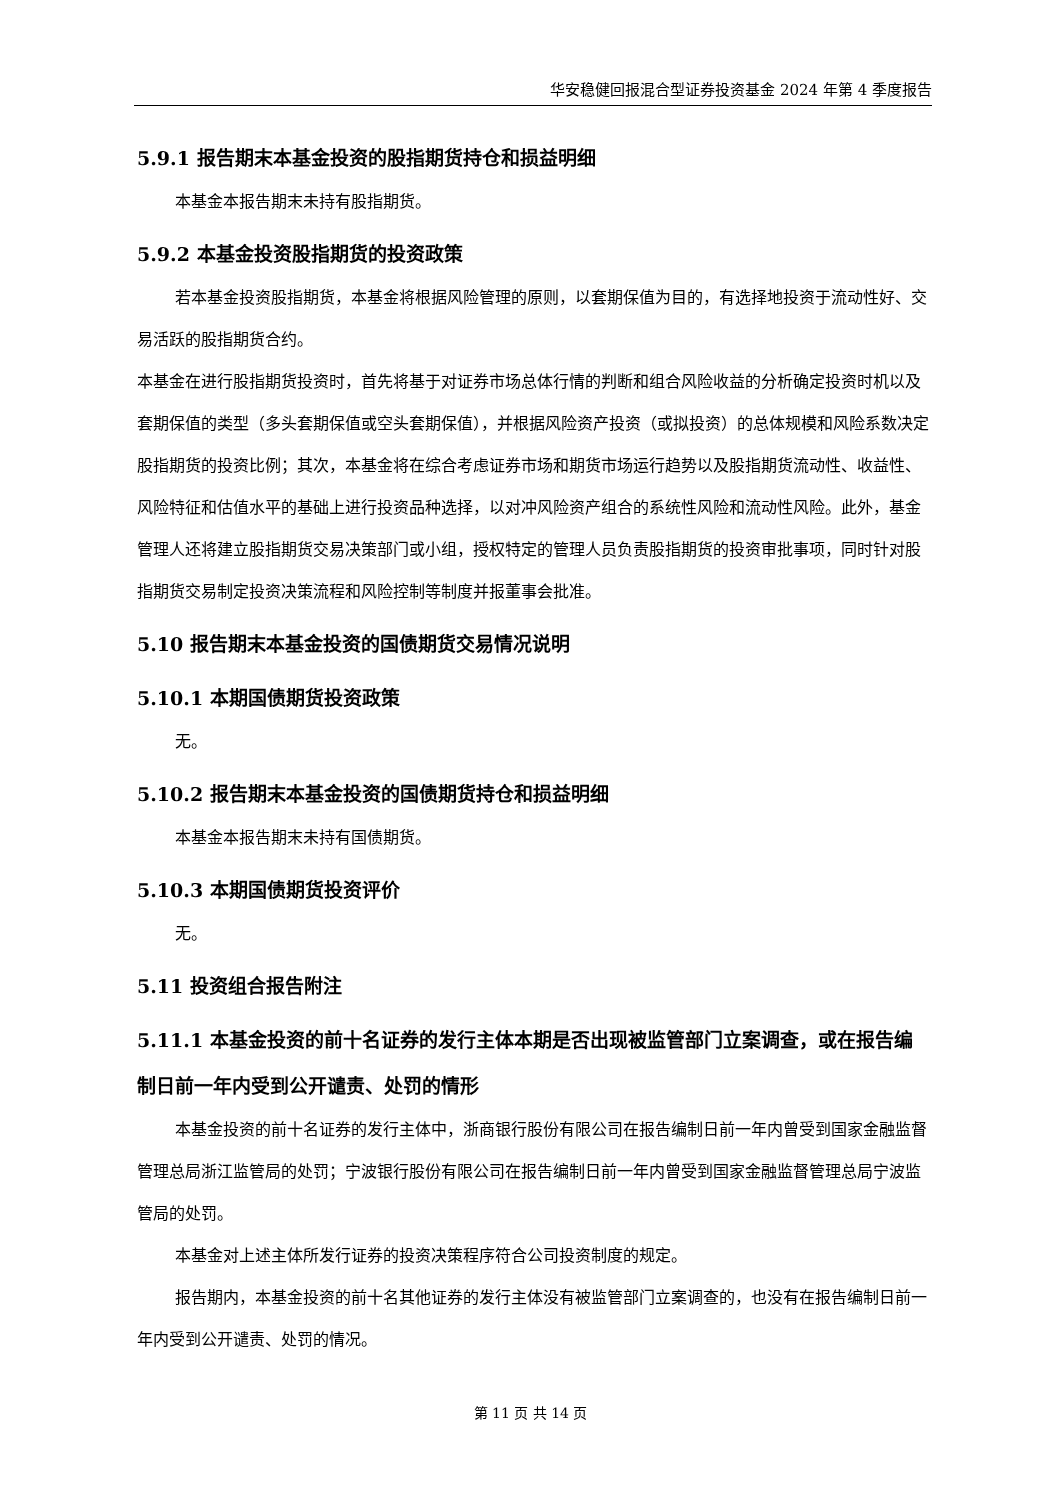华安稳健回报混合型证券投资基金 2024 年第 4 季度报告
5.9.1 报告期末本基金投资的股指期货持仓和损益明细
本基金本报告期末未持有股指期货。
5.9.2 本基金投资股指期货的投资政策
若本基金投资股指期货，本基金将根据风险管理的原则，以套期保值为目的，有选择地投资于流动性好、交易活跃的股指期货合约。
本基金在进行股指期货投资时，首先将基于对证券市场总体行情的判断和组合风险收益的分析确定投资时机以及套期保值的类型（多头套期保值或空头套期保值），并根据风险资产投资（或拟投资）的总体规模和风险系数决定股指期货的投资比例；其次，本基金将在综合考虑证券市场和期货市场运行趋势以及股指期货流动性、收益性、风险特征和估值水平的基础上进行投资品种选择，以对冲风险资产组合的系统性风险和流动性风险。此外，基金管理人还将建立股指期货交易决策部门或小组，授权特定的管理人员负责股指期货的投资审批事项，同时针对股指期货交易制定投资决策流程和风险控制等制度并报董事会批准。
5.10 报告期末本基金投资的国债期货交易情况说明
5.10.1 本期国债期货投资政策
无。
5.10.2 报告期末本基金投资的国债期货持仓和损益明细
本基金本报告期末未持有国债期货。
5.10.3 本期国债期货投资评价
无。
5.11 投资组合报告附注
5.11.1 本基金投资的前十名证券的发行主体本期是否出现被监管部门立案调查，或在报告编制日前一年内受到公开谴责、处罚的情形
本基金投资的前十名证券的发行主体中，浙商银行股份有限公司在报告编制日前一年内曾受到国家金融监督管理总局浙江监管局的处罚；宁波银行股份有限公司在报告编制日前一年内曾受到国家金融监督管理总局宁波监管局的处罚。
本基金对上述主体所发行证券的投资决策程序符合公司投资制度的规定。
报告期内，本基金投资的前十名其他证券的发行主体没有被监管部门立案调查的，也没有在报告编制日前一年内受到公开谴责、处罚的情况。
第 11 页 共 14 页